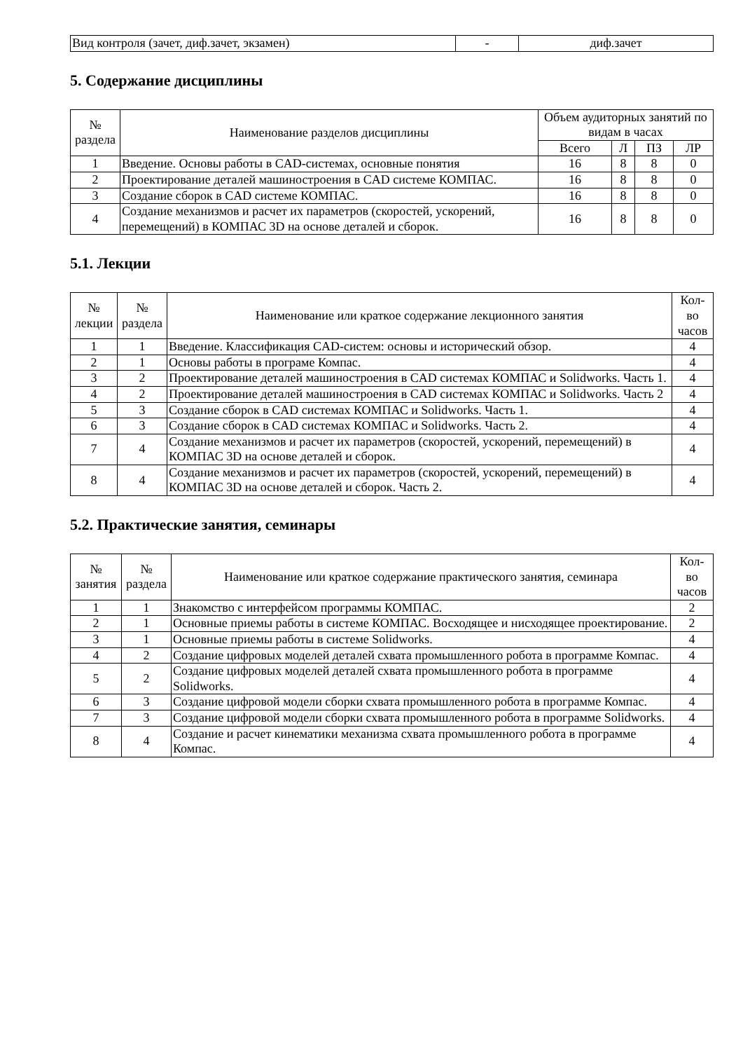| Вид контроля (зачет, диф.зачет, экзамен) | - | диф.зачет |
5. Содержание дисциплины
| № раздела | Наименование разделов дисциплины | Объем аудиторных занятий по видам в часах | | | |
| --- | --- | --- | --- | --- | --- |
| | | Всего | Л | ПЗ | ЛР |
| 1 | Введение. Основы работы в CAD-системах, основные понятия | 16 | 8 | 8 | 0 |
| 2 | Проектирование деталей машиностроения в CAD системе КОМПАС. | 16 | 8 | 8 | 0 |
| 3 | Создание сборок в CAD системе КОМПАС. | 16 | 8 | 8 | 0 |
| 4 | Создание механизмов и расчет их параметров (скоростей, ускорений, перемещений) в КОМПАС 3D на основе деталей и сборок. | 16 | 8 | 8 | 0 |
5.1. Лекции
| № лекции | № раздела | Наименование или краткое содержание лекционного занятия | Кол- во часов |
| --- | --- | --- | --- |
| 1 | 1 | Введение. Классификация CAD-систем: основы и исторический обзор. | 4 |
| 2 | 1 | Основы работы в програме Компас. | 4 |
| 3 | 2 | Проектирование деталей машиностроения в CAD системах КОМПАС и Solidworks. Часть 1. | 4 |
| 4 | 2 | Проектирование деталей машиностроения в CAD системах КОМПАС и Solidworks. Часть 2 | 4 |
| 5 | 3 | Создание сборок в CAD системах КОМПАС и Solidworks. Часть 1. | 4 |
| 6 | 3 | Создание сборок в CAD системах КОМПАС и Solidworks. Часть 2. | 4 |
| 7 | 4 | Создание механизмов и расчет их параметров (скоростей, ускорений, перемещений) в КОМПАС 3D на основе деталей и сборок. | 4 |
| 8 | 4 | Создание механизмов и расчет их параметров (скоростей, ускорений, перемещений) в КОМПАС 3D на основе деталей и сборок. Часть 2. | 4 |
5.2. Практические занятия, семинары
| № занятия | № раздела | Наименование или краткое содержание практического занятия, семинара | Кол- во часов |
| --- | --- | --- | --- |
| 1 | 1 | Знакомство с интерфейсом программы КОМПАС. | 2 |
| 2 | 1 | Основные приемы работы в системе КОМПАС. Восходящее и нисходящее проектирование. | 2 |
| 3 | 1 | Основные приемы работы в системе Solidworks. | 4 |
| 4 | 2 | Создание цифровых моделей деталей схвата промышленного робота в программе Компас. | 4 |
| 5 | 2 | Создание цифровых моделей деталей схвата промышленного робота в программе Solidworks. | 4 |
| 6 | 3 | Создание цифровой модели сборки схвата промышленного робота в программе Компас. | 4 |
| 7 | 3 | Создание цифровой модели сборки схвата промышленного робота в программе Solidworks. | 4 |
| 8 | 4 | Создание и расчет кинематики механизма схвата промышленного робота в программе Компас. | 4 |